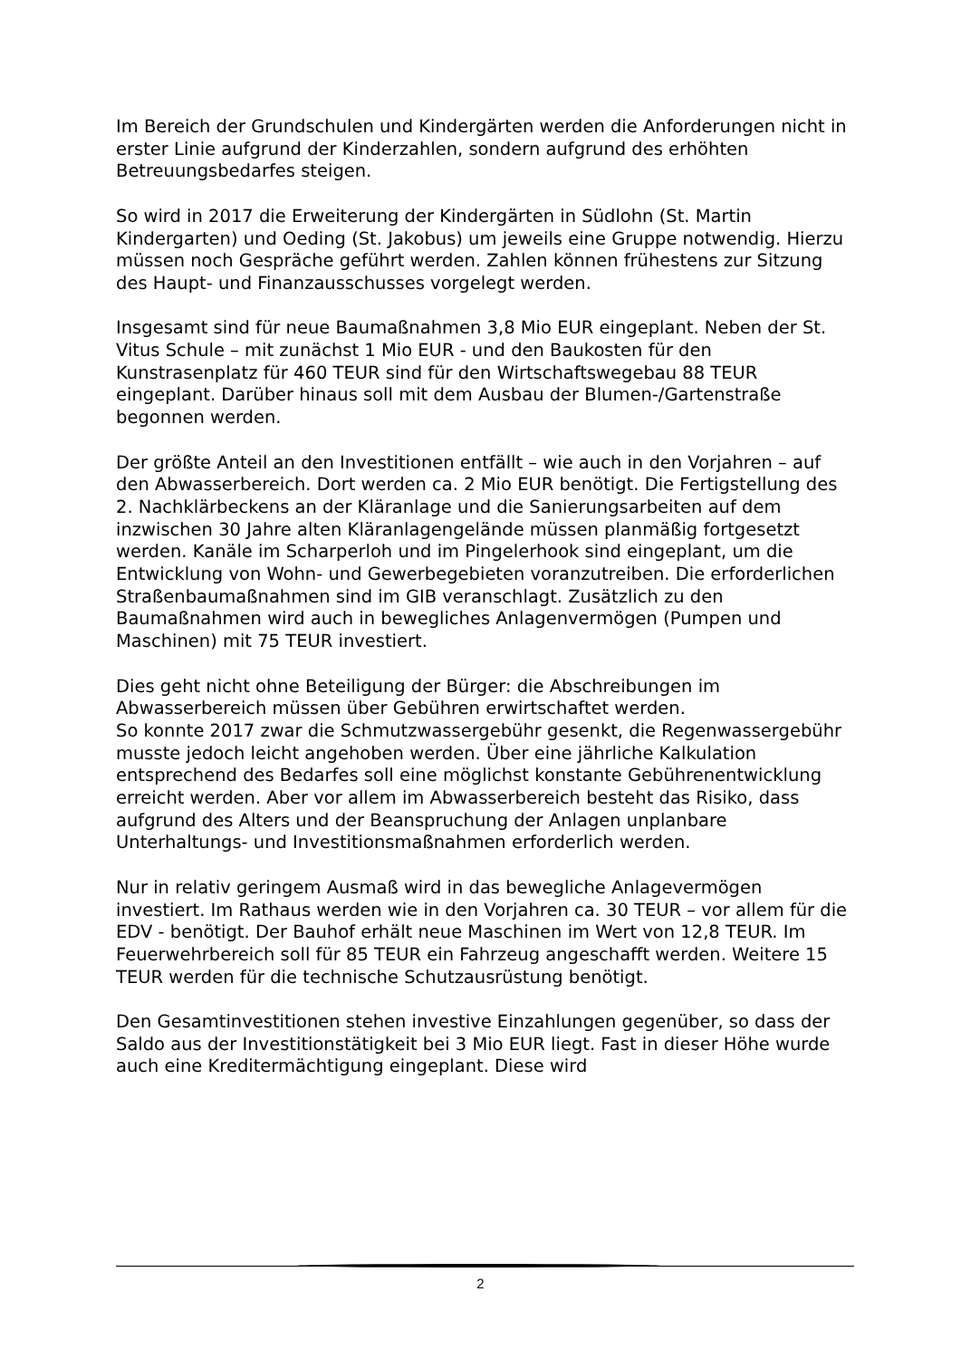Im Bereich der Grundschulen und Kindergärten werden die Anforderungen nicht in erster Linie aufgrund der Kinderzahlen, sondern aufgrund des erhöhten Betreuungsbedarfes steigen.
So wird in 2017 die Erweiterung der Kindergärten in Südlohn (St. Martin Kindergarten) und Oeding (St. Jakobus) um jeweils eine Gruppe notwendig. Hierzu müssen noch Gespräche geführt werden. Zahlen können frühestens zur Sitzung des Haupt- und Finanzausschusses vorgelegt werden.
Insgesamt sind für neue Baumaßnahmen 3,8 Mio EUR eingeplant. Neben der St. Vitus Schule – mit zunächst 1 Mio EUR - und den Baukosten für den Kunstrasenplatz für 460 TEUR sind für den Wirtschaftswegebau 88 TEUR eingeplant. Darüber hinaus soll mit dem Ausbau der Blumen-/Gartenstraße begonnen werden.
Der größte Anteil an den Investitionen entfällt – wie auch in den Vorjahren – auf den Abwasserbereich. Dort werden ca. 2 Mio EUR benötigt. Die Fertigstellung des 2. Nachklärbeckens an der Kläranlage und die Sanierungsarbeiten auf dem inzwischen 30 Jahre alten Kläranlagengelände müssen planmäßig fortgesetzt werden. Kanäle im Scharperloh und im Pingelerhook sind eingeplant, um die Entwicklung von Wohn- und Gewerbegebieten voranzutreiben. Die erforderlichen Straßenbaumaßnahmen sind im GIB veranschlagt. Zusätzlich zu den Baumaßnahmen wird auch in bewegliches Anlagenvermögen (Pumpen und Maschinen) mit 75 TEUR investiert.
Dies geht nicht ohne Beteiligung der Bürger: die Abschreibungen im Abwasserbereich müssen über Gebühren erwirtschaftet werden.
So konnte 2017 zwar die Schmutzwassergebühr gesenkt, die Regenwassergebühr musste jedoch leicht angehoben werden. Über eine jährliche Kalkulation entsprechend des Bedarfes soll eine möglichst konstante Gebührenentwicklung erreicht werden. Aber vor allem im Abwasserbereich besteht das Risiko, dass aufgrund des Alters und der Beanspruchung der Anlagen unplanbare Unterhaltungs- und Investitionsmaßnahmen erforderlich werden.
Nur in relativ geringem Ausmaß wird in das bewegliche Anlagevermögen investiert. Im Rathaus werden wie in den Vorjahren ca. 30 TEUR – vor allem für die EDV - benötigt. Der Bauhof erhält neue Maschinen im Wert von 12,8 TEUR. Im Feuerwehrbereich soll für 85 TEUR ein Fahrzeug angeschafft werden. Weitere 15 TEUR werden für die technische Schutzausrüstung benötigt.
Den Gesamtinvestitionen stehen investive Einzahlungen gegenüber, so dass der Saldo aus der Investitionstätigkeit bei 3 Mio EUR liegt. Fast in dieser Höhe wurde auch eine Kreditermächtigung eingeplant. Diese wird
2